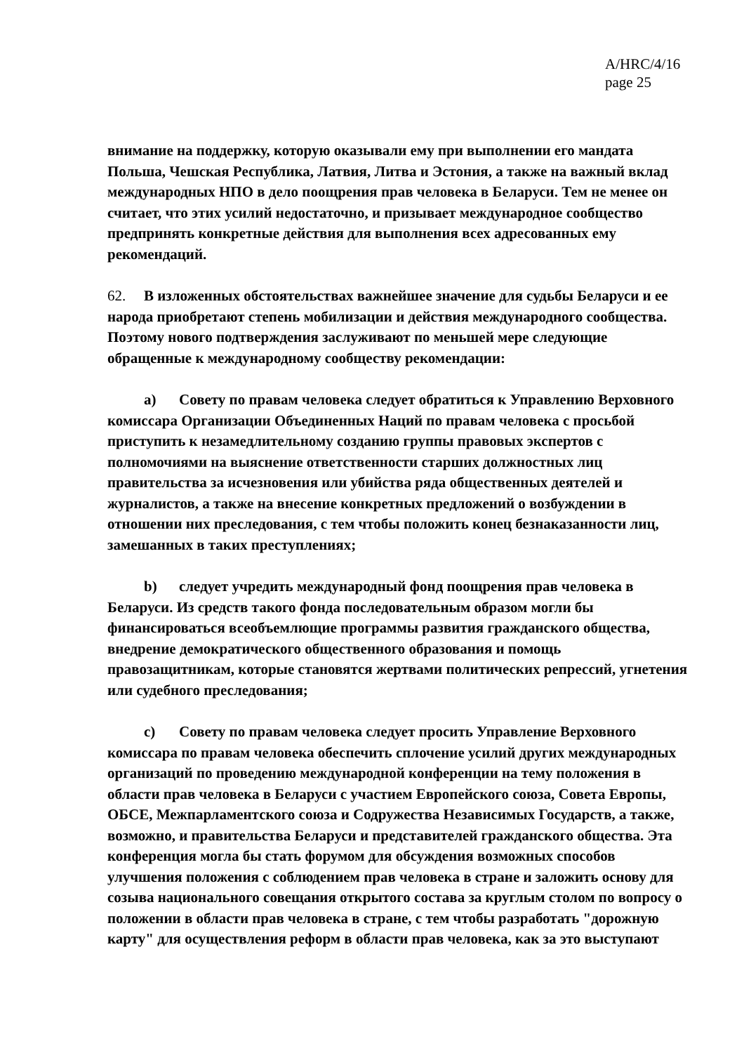A/HRC/4/16
page 25
внимание на поддержку, которую оказывали ему при выполнении его мандата Польша, Чешская Республика, Латвия, Литва и Эстония, а также на важный вклад международных НПО в дело поощрения прав человека в Беларуси. Тем не менее он считает, что этих усилий недостаточно, и призывает международное сообщество предпринять конкретные действия для выполнения всех адресованных ему рекомендаций.
62. В изложенных обстоятельствах важнейшее значение для судьбы Беларуси и ее народа приобретают степень мобилизации и действия международного сообщества. Поэтому нового подтверждения заслуживают по меньшей мере следующие обращенные к международному сообществу рекомендации:
a) Совету по правам человека следует обратиться к Управлению Верховного комиссара Организации Объединенных Наций по правам человека с просьбой приступить к незамедлительному созданию группы правовых экспертов с полномочиями на выяснение ответственности старших должностных лиц правительства за исчезновения или убийства ряда общественных деятелей и журналистов, а также на внесение конкретных предложений о возбуждении в отношении них преследования, с тем чтобы положить конец безнаказанности лиц, замешанных в таких преступлениях;
b) следует учредить международный фонд поощрения прав человека в Беларуси. Из средств такого фонда последовательным образом могли бы финансироваться всеобъемлющие программы развития гражданского общества, внедрение демократического общественного образования и помощь правозащитникам, которые становятся жертвами политических репрессий, угнетения или судебного преследования;
c) Совету по правам человека следует просить Управление Верховного комиссара по правам человека обеспечить сплочение усилий других международных организаций по проведению международной конференции на тему положения в области прав человека в Беларуси с участием Европейского союза, Совета Европы, ОБСЕ, Межпарламентского союза и Содружества Независимых Государств, а также, возможно, и правительства Беларуси и представителей гражданского общества. Эта конференция могла бы стать форумом для обсуждения возможных способов улучшения положения с соблюдением прав человека в стране и заложить основу для созыва национального совещания открытого состава за круглым столом по вопросу о положении в области прав человека в стране, с тем чтобы разработать "дорожную карту" для осуществления реформ в области прав человека, как за это выступают